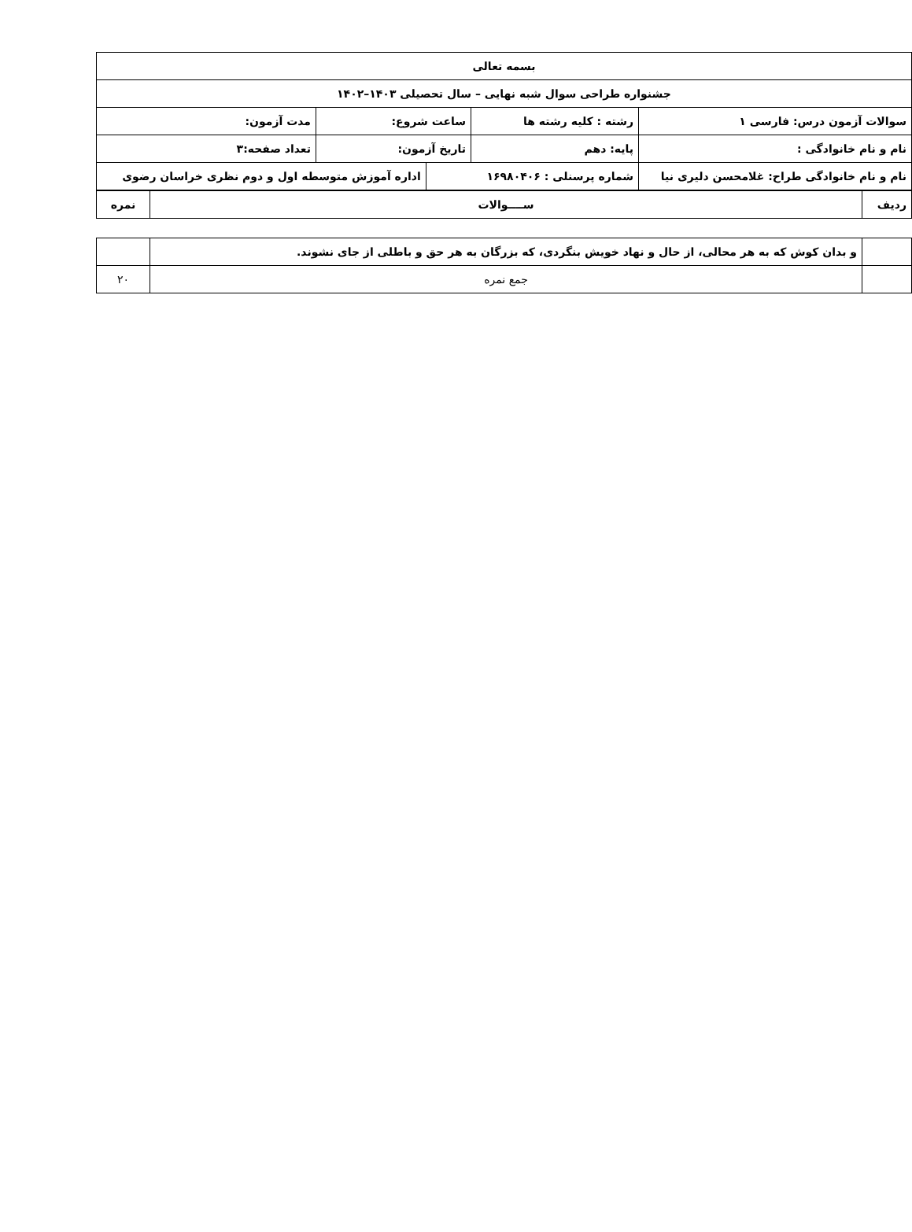| بسمه تعالی | | | | |
| جشنواره طراحی سوال شبه نهایی – سال تحصیلی ۱۴۰۳–۱۴۰۲ | | | | |
| سوالات آزمون درس: فارسی ۱ | رشته : کلیه رشته ها | ساعت شروع: | | مدت آزمون: |
| نام و نام خانوادگی : | پایه: دهم | تاریخ آزمون: | | تعداد صفحه:۳ |
| نام و نام خانوادگی طراح: غلامحسن دلیری نیا | شماره پرسنلی : ۱۶۹۸۰۴۰۶ | | اداره آموزش متوسطه اول و دوم نظری خراسان رضوی | |
| ردیف | ســــوالات | نمره |
| | و بدان کوش که به هر محالی، از حال و نهاد خویش بنگردی، که بزرگان به هر حق و باطلی از جای نشوند. | |
| | جمع نمره | ۲۰ |